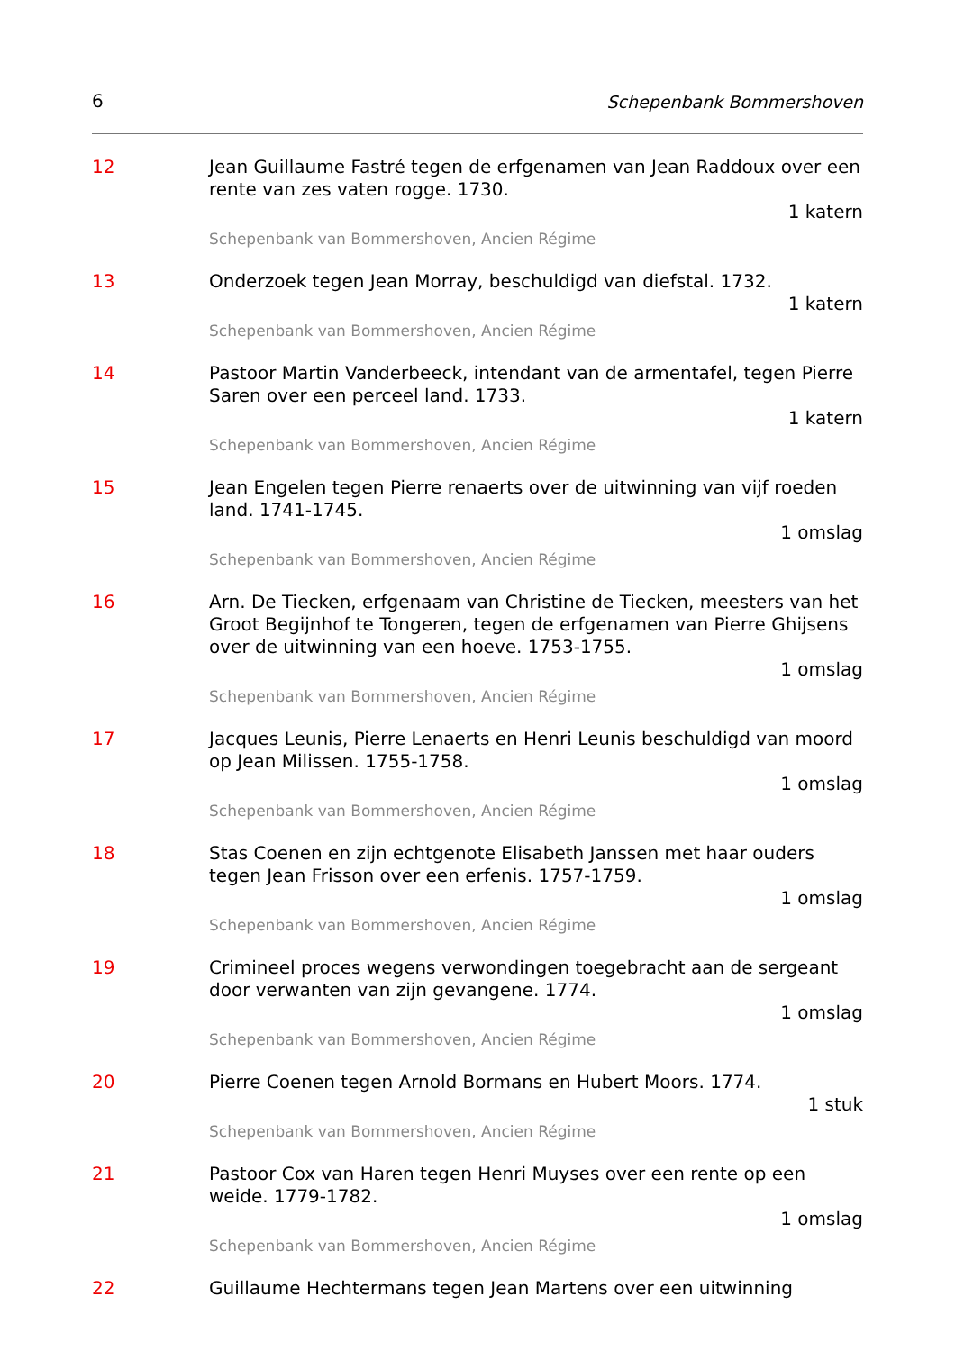6 Schepenbank Bommershoven
12 Jean Guillaume Fastré tegen de erfgenamen van Jean Raddoux over een rente van zes vaten rogge. 1730.
1 katern
Schepenbank van Bommershoven, Ancien Régime
13 Onderzoek tegen Jean Morray, beschuldigd van diefstal. 1732.
1 katern
Schepenbank van Bommershoven, Ancien Régime
14 Pastoor Martin Vanderbeeck, intendant van de armentafel, tegen Pierre Saren over een perceel land. 1733.
1 katern
Schepenbank van Bommershoven, Ancien Régime
15 Jean Engelen tegen Pierre renaerts over de uitwinning van vijf roeden land. 1741-1745.
1 omslag
Schepenbank van Bommershoven, Ancien Régime
16 Arn. De Tiecken, erfgenaam van Christine de Tiecken, meesters van het Groot Begijnhof te Tongeren, tegen de erfgenamen van Pierre Ghijsens over de uitwinning van een hoeve. 1753-1755.
1 omslag
Schepenbank van Bommershoven, Ancien Régime
17 Jacques Leunis, Pierre Lenaerts en Henri Leunis beschuldigd van moord op Jean Milissen. 1755-1758.
1 omslag
Schepenbank van Bommershoven, Ancien Régime
18 Stas Coenen en zijn echtgenote Elisabeth Janssen met haar ouders tegen Jean Frisson over een erfenis. 1757-1759.
1 omslag
Schepenbank van Bommershoven, Ancien Régime
19 Crimineel proces wegens verwondingen toegebracht aan de sergeant door verwanten van zijn gevangene. 1774.
1 omslag
Schepenbank van Bommershoven, Ancien Régime
20 Pierre Coenen tegen Arnold Bormans en Hubert Moors. 1774.
1 stuk
Schepenbank van Bommershoven, Ancien Régime
21 Pastoor Cox van Haren tegen Henri Muyses over een rente op een weide. 1779-1782.
1 omslag
Schepenbank van Bommershoven, Ancien Régime
22 Guillaume Hechtermans tegen Jean Martens over een uitwinning